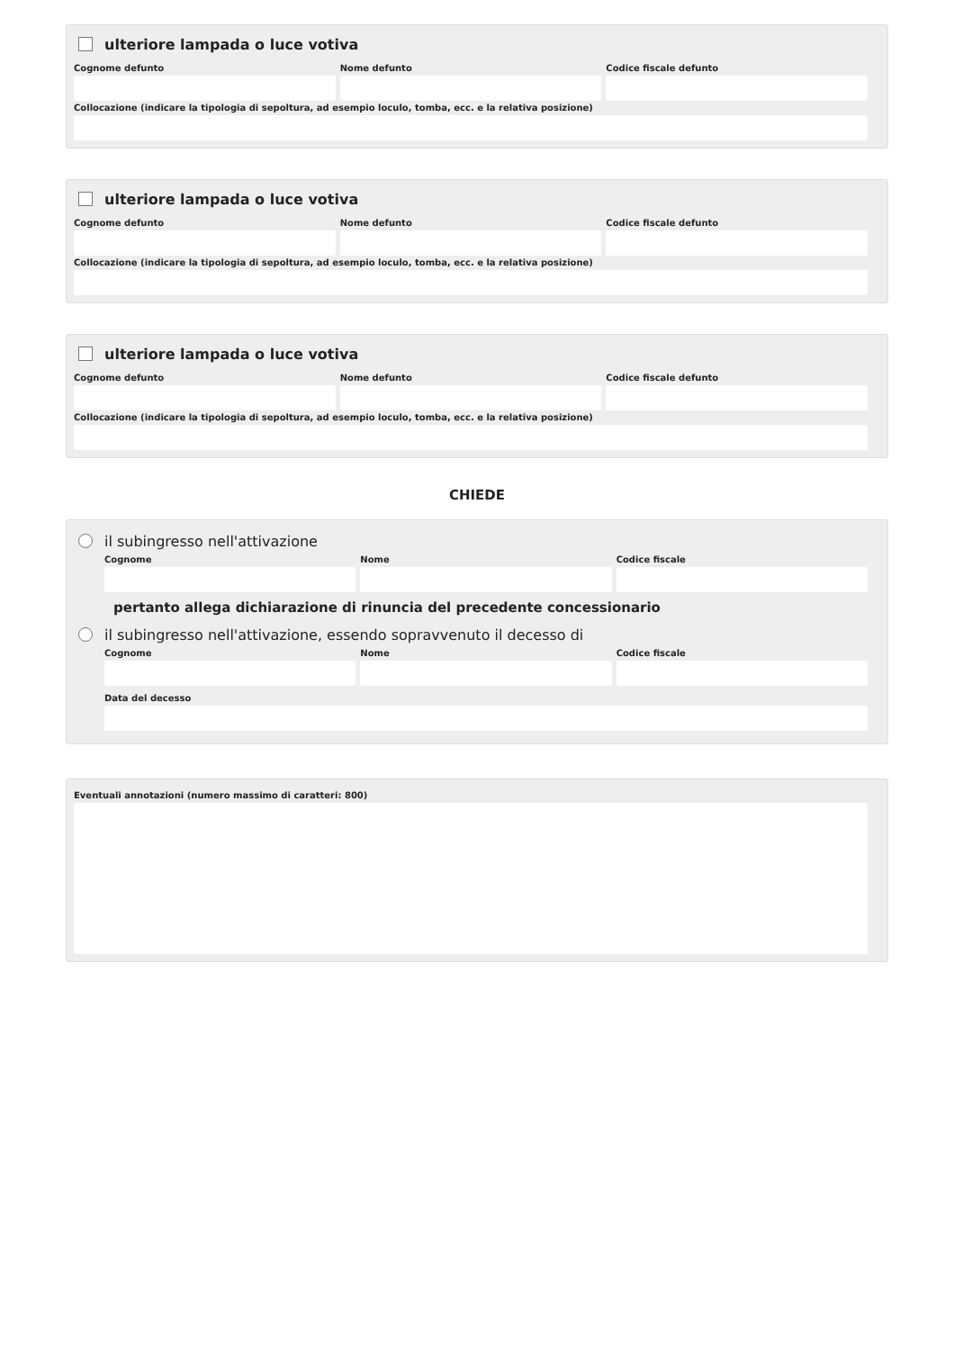ulteriore lampada o luce votiva
Cognome defunto Nome defunto Codice fiscale defunto
Collocazione (indicare la tipologia di sepoltura, ad esempio loculo, tomba, ecc. e la relativa posizione)
ulteriore lampada o luce votiva
Cognome defunto Nome defunto Codice fiscale defunto
Collocazione (indicare la tipologia di sepoltura, ad esempio loculo, tomba, ecc. e la relativa posizione)
ulteriore lampada o luce votiva
Cognome defunto Nome defunto Codice fiscale defunto
Collocazione (indicare la tipologia di sepoltura, ad esempio loculo, tomba, ecc. e la relativa posizione)
CHIEDE
il subingresso nell'attivazione
Cognome Nome Codice fiscale
pertanto allega dichiarazione di rinuncia del precedente concessionario
il subingresso nell'attivazione, essendo sopravvenuto il decesso di
Cognome Nome Codice fiscale
Data del decesso
Eventuali annotazioni (numero massimo di caratteri: 800)